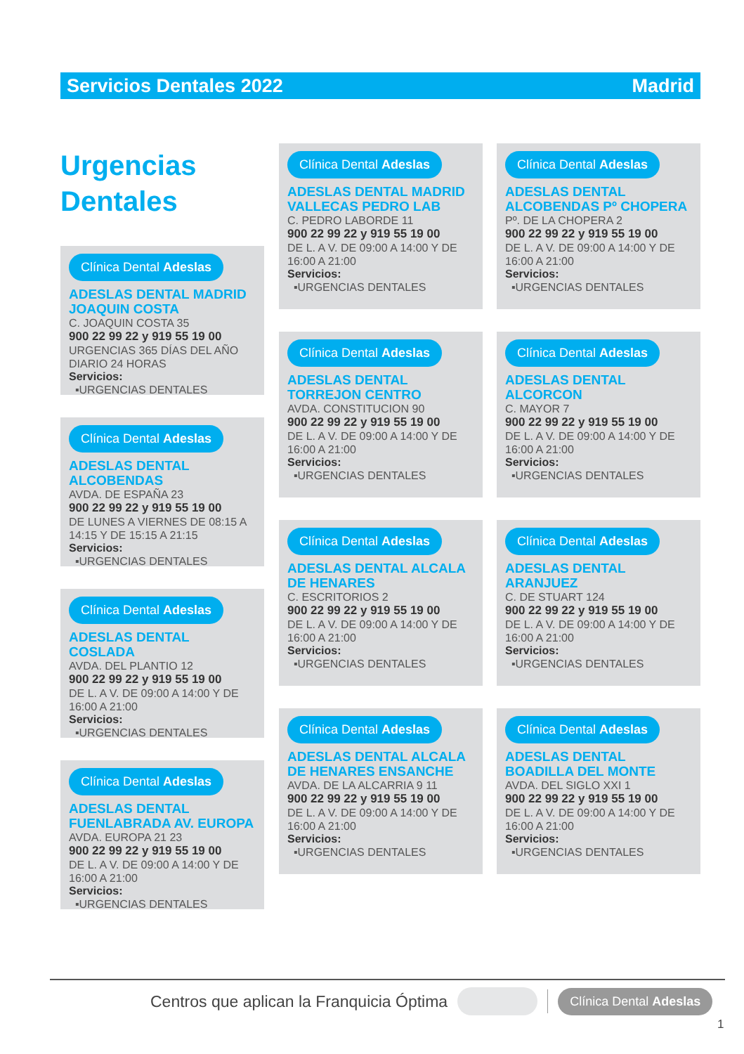Servicios Dentales 2022 Madrid
Urgencias
Dentales
Clínica Dental Adeslas
ADESLAS DENTAL MADRID JOAQUIN COSTA
C. JOAQUIN COSTA 35
900 22 99 22 y 919 55 19 00
URGENCIAS 365 DÍAS DEL AÑO DIARIO 24 HORAS
Servicios:
▪URGENCIAS DENTALES
Clínica Dental Adeslas
ADESLAS DENTAL ALCOBENDAS
AVDA. DE ESPAÑA 23
900 22 99 22 y 919 55 19 00
DE LUNES A VIERNES DE 08:15 A 14:15 Y DE 15:15 A 21:15
Servicios:
▪URGENCIAS DENTALES
Clínica Dental Adeslas
ADESLAS DENTAL COSLADA
AVDA. DEL PLANTIO 12
900 22 99 22 y 919 55 19 00
DE L. A V. DE 09:00 A 14:00 Y DE 16:00 A 21:00
Servicios:
▪URGENCIAS DENTALES
Clínica Dental Adeslas
ADESLAS DENTAL FUENLABRADA AV. EUROPA
AVDA. EUROPA 21 23
900 22 99 22 y 919 55 19 00
DE L. A V. DE 09:00 A 14:00 Y DE 16:00 A 21:00
Servicios:
▪URGENCIAS DENTALES
Clínica Dental Adeslas
ADESLAS DENTAL MADRID VALLECAS PEDRO LAB
C. PEDRO LABORDE 11
900 22 99 22 y 919 55 19 00
DE L. A V. DE 09:00 A 14:00 Y DE 16:00 A 21:00
Servicios:
▪URGENCIAS DENTALES
Clínica Dental Adeslas
ADESLAS DENTAL TORREJON CENTRO
AVDA. CONSTITUCION 90
900 22 99 22 y 919 55 19 00
DE L. A V. DE 09:00 A 14:00 Y DE 16:00 A 21:00
Servicios:
▪URGENCIAS DENTALES
Clínica Dental Adeslas
ADESLAS DENTAL ALCALA DE HENARES
C. ESCRITORIOS 2
900 22 99 22 y 919 55 19 00
DE L. A V. DE 09:00 A 14:00 Y DE 16:00 A 21:00
Servicios:
▪URGENCIAS DENTALES
Clínica Dental Adeslas
ADESLAS DENTAL ALCALA DE HENARES ENSANCHE
AVDA. DE LA ALCARRIA 9 11
900 22 99 22 y 919 55 19 00
DE L. A V. DE 09:00 A 14:00 Y DE 16:00 A 21:00
Servicios:
▪URGENCIAS DENTALES
Clínica Dental Adeslas
ADESLAS DENTAL ALCOBENDAS Pº CHOPERA
Pº. DE LA CHOPERA 2
900 22 99 22 y 919 55 19 00
DE L. A V. DE 09:00 A 14:00 Y DE 16:00 A 21:00
Servicios:
▪URGENCIAS DENTALES
Clínica Dental Adeslas
ADESLAS DENTAL ALCORCON
C. MAYOR 7
900 22 99 22 y 919 55 19 00
DE L. A V. DE 09:00 A 14:00 Y DE 16:00 A 21:00
Servicios:
▪URGENCIAS DENTALES
Clínica Dental Adeslas
ADESLAS DENTAL ARANJUEZ
C. DE STUART 124
900 22 99 22 y 919 55 19 00
DE L. A V. DE 09:00 A 14:00 Y DE 16:00 A 21:00
Servicios:
▪URGENCIAS DENTALES
Clínica Dental Adeslas
ADESLAS DENTAL BOADILLA DEL MONTE
AVDA. DEL SIGLO XXI 1
900 22 99 22 y 919 55 19 00
DE L. A V. DE 09:00 A 14:00 Y DE 16:00 A 21:00
Servicios:
▪URGENCIAS DENTALES
Centros que aplican la Franquicia Óptima Clínica Dental Adeslas
1